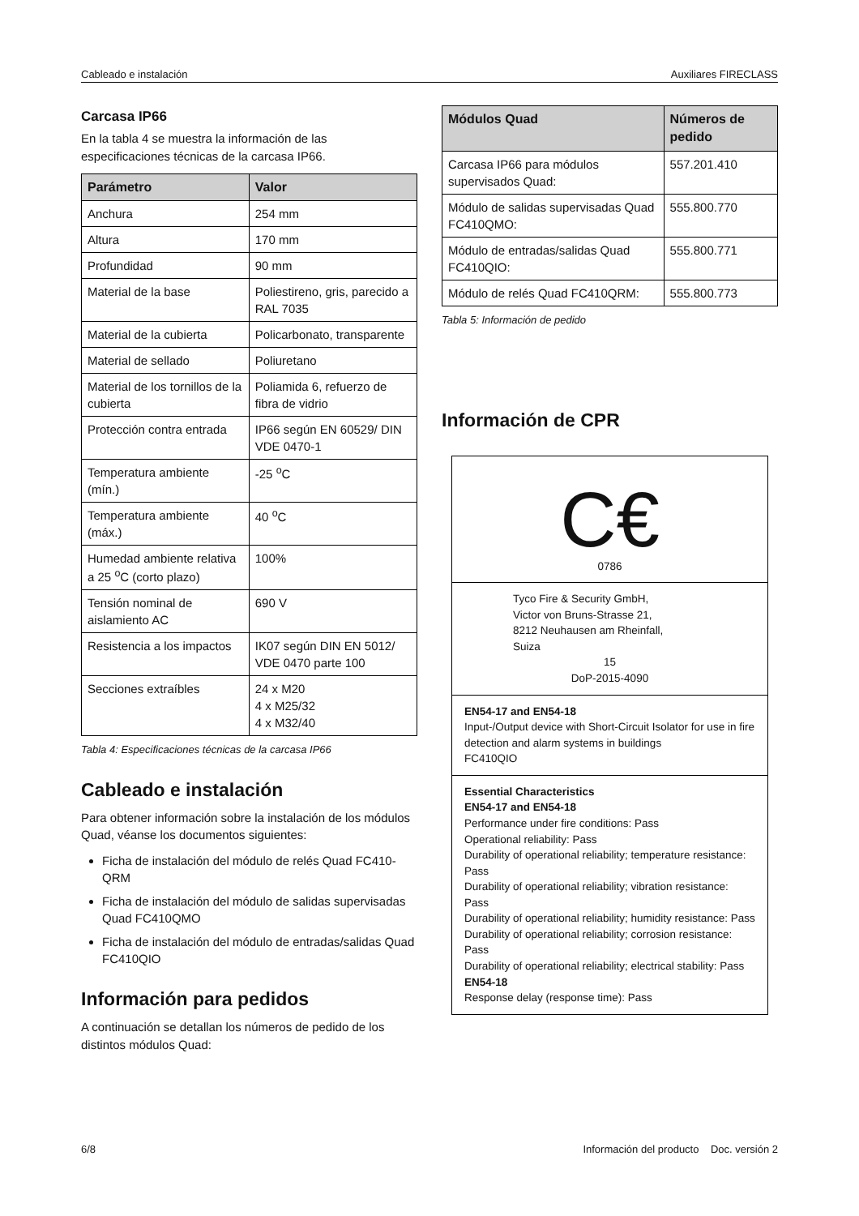Cableado e instalación Auxiliares FIRECLASS
Carcasa IP66
En la tabla 4 se muestra la información de las especificaciones técnicas de la carcasa IP66.
| Parámetro | Valor |
| --- | --- |
| Anchura | 254 mm |
| Altura | 170 mm |
| Profundidad | 90 mm |
| Material de la base | Poliestireno, gris, parecido a RAL 7035 |
| Material de la cubierta | Policarbonato, transparente |
| Material de sellado | Poliuretano |
| Material de los tornillos de la cubierta | Poliamida 6, refuerzo de fibra de vidrio |
| Protección contra entrada | IP66 según EN 60529/ DIN VDE 0470-1 |
| Temperatura ambiente (mín.) | -25 <sup>o</sup>C |
| Temperatura ambiente (máx.) | 40 <sup>o</sup>C |
| Humedad ambiente relativa a 25 <sup>o</sup>C (corto plazo) | 100% |
| Tensión nominal de aislamiento AC | 690 V |
| Resistencia a los impactos | IK07 según DIN EN 5012/ VDE 0470 parte 100 |
| Secciones extraíbles | 24 x M20 4 x M25/32 4 x M32/40 |
Tabla 4: Especificaciones técnicas de la carcasa IP66
Cableado e instalación
Para obtener información sobre la instalación de los módulos Quad, véanse los documentos siguientes:
Ficha de instalación del módulo de relés Quad FC410-QRM
Ficha de instalación del módulo de salidas supervisadas Quad FC410QMO
Ficha de instalación del módulo de entradas/salidas Quad FC410QIO
Información para pedidos
A continuación se detallan los números de pedido de los distintos módulos Quad:
| Módulos Quad | Números de pedido |
| --- | --- |
| Carcasa IP66 para módulos supervisados Quad: | 557.201.410 |
| Módulo de salidas supervisadas Quad FC410QMO: | 555.800.770 |
| Módulo de entradas/salidas Quad FC410QIO: | 555.800.771 |
| Módulo de relés Quad FC410QRM: | 555.800.773 |
Tabla 5: Información de pedido
Información de CPR
C€
0786
Tyco Fire & Security GmbH,
Victor von Bruns-Strasse 21,
8212 Neuhausen am Rheinfall,
Suiza
15
DoP-2015-4090
EN54-17 and EN54-18
Input-/Output device with Short-Circuit Isolator for use in fire detection and alarm systems in buildings
FC410QIO
Essential Characteristics
EN54-17 and EN54-18
Performance under fire conditions: Pass
Operational reliability: Pass
Durability of operational reliability; temperature resistance: Pass
Durability of operational reliability; vibration resistance: Pass
Durability of operational reliability; humidity resistance: Pass
Durability of operational reliability; corrosion resistance: Pass
Durability of operational reliability; electrical stability: Pass
EN54-18
Response delay (response time): Pass
6/8 Información del producto Doc. versión 2